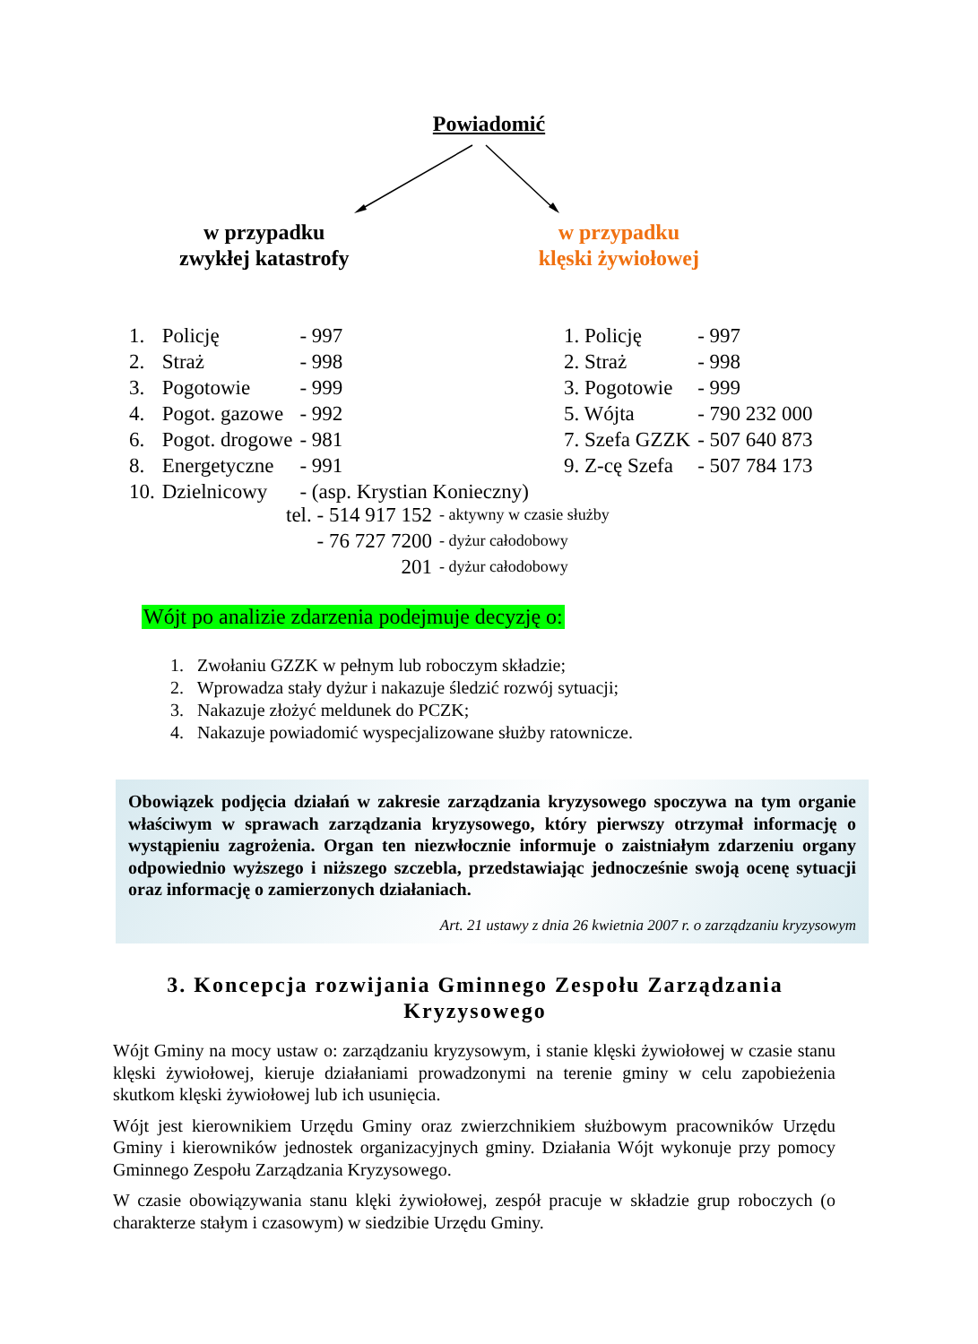Powiadomić
w przypadku
zwykłej katastrofy
w przypadku
klęski żywiołowej
| 1. | Policję | - 997 |
| 2. | Straż | - 998 |
| 3. | Pogotowie | - 999 |
| 4. | Pogot. gazowe | - 992 |
| 6. | Pogot. drogowe | - 981 |
| 8. | Energetyczne | - 991 |
| 10. | Dzielnicowy | - (asp. Krystian Konieczny) |
| 1. Policję | - 997 |
| 2. Straż | - 998 |
| 3. Pogotowie | - 999 |
| 5. Wójta | - 790 232 000 |
| 7. Szefa GZZK | - 507 640 873 |
| 9. Z-cę Szefa | - 507 784 173 |
| tel. - 514 917 152 | - aktywny w czasie służby |
| - 76 727 7200 | - dyżur całodobowy |
| 201 | - dyżur całodobowy |
Wójt po analizie zdarzenia podejmuje decyzję o:
1. Zwołaniu GZZK w pełnym lub roboczym składzie;
2. Wprowadza stały dyżur i nakazuje śledzić rozwój sytuacji;
3. Nakazuje złożyć meldunek do PCZK;
4. Nakazuje powiadomić wyspecjalizowane służby ratownicze.
Obowiązek podjęcia działań w zakresie zarządzania kryzysowego spoczywa na tym organie właściwym w sprawach zarządzania kryzysowego, który pierwszy otrzymał informację o wystąpieniu zagrożenia. Organ ten niezwłocznie informuje o zaistniałym zdarzeniu organy odpowiednio wyższego i niższego szczebla, przedstawiając jednocześnie swoją ocenę sytuacji oraz informację o zamierzonych działaniach.
Art. 21 ustawy z dnia 26 kwietnia 2007 r. o zarządzaniu kryzysowym
3. Koncepcja rozwijania Gminnego Zespołu Zarządzania Kryzysowego
Wójt Gminy na mocy ustaw o: zarządzaniu kryzysowym, i stanie klęski żywiołowej w czasie stanu klęski żywiołowej, kieruje działaniami prowadzonymi na terenie gminy w celu zapobieżenia skutkom klęski żywiołowej lub ich usunięcia.
Wójt jest kierownikiem Urzędu Gminy oraz zwierzchnikiem służbowym pracowników Urzędu Gminy i kierowników jednostek organizacyjnych gminy. Działania Wójt wykonuje przy pomocy Gminnego Zespołu Zarządzania Kryzysowego.
W czasie obowiązywania stanu klęki żywiołowej, zespół pracuje w składzie grup roboczych (o charakterze stałym i czasowym) w siedzibie Urzędu Gminy.